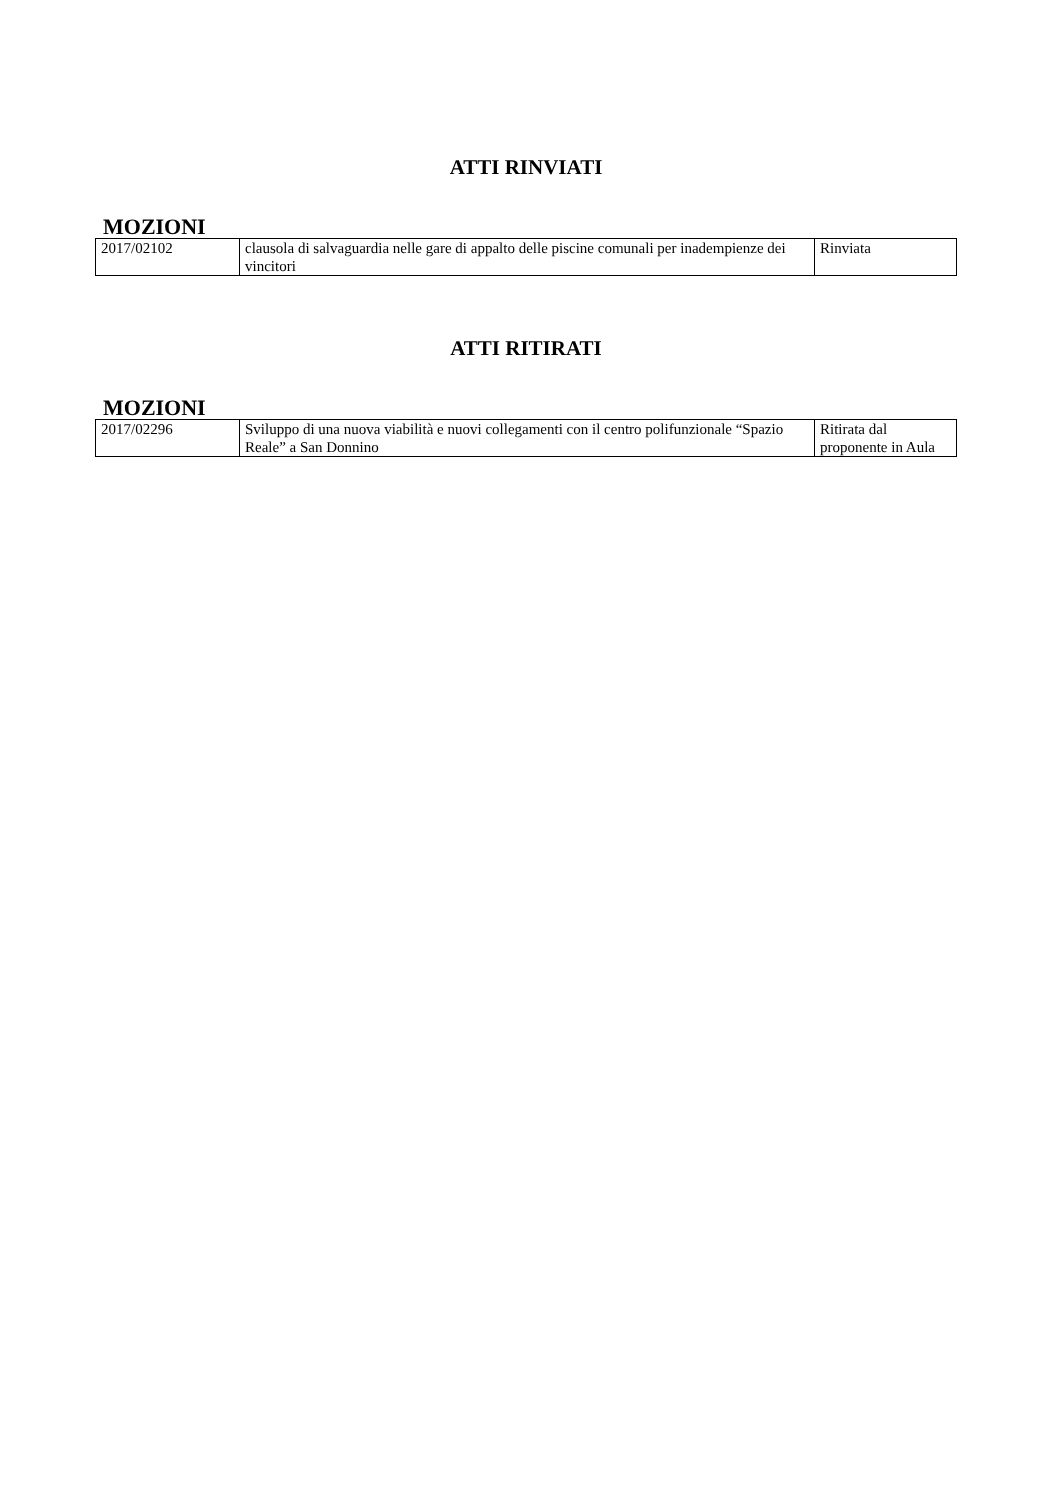ATTI RINVIATI
MOZIONI
| 2017/02102 | clausola di salvaguardia nelle gare di appalto delle piscine comunali per inadempienze dei vincitori | Rinviata |
ATTI RITIRATI
MOZIONI
| 2017/02296 | Sviluppo di una nuova viabilità e nuovi collegamenti con il centro polifunzionale “Spazio Reale” a San Donnino | Ritirata dal proponente in Aula |